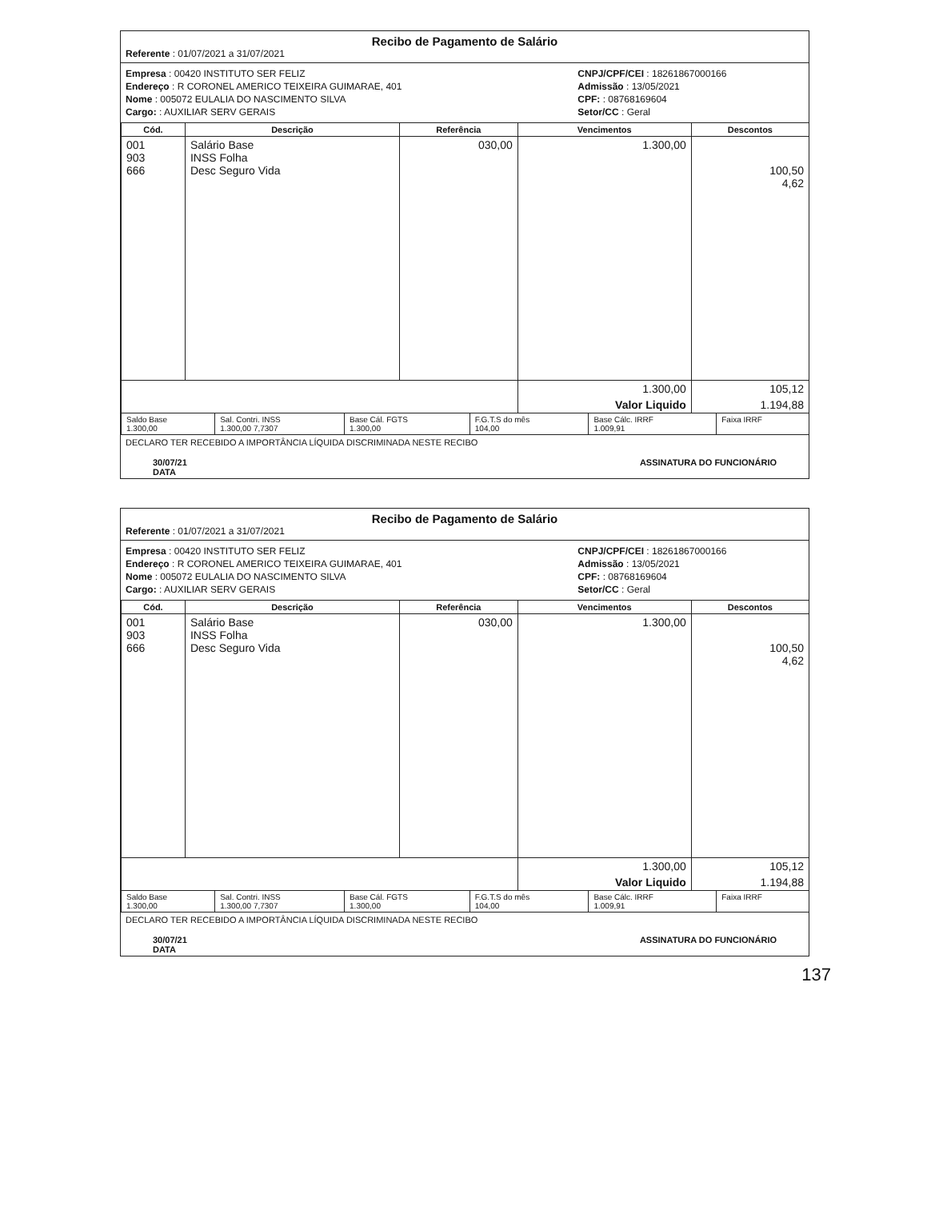Recibo de Pagamento de Salário
Referente : 01/07/2021 a 31/07/2021
Empresa : 00420 INSTITUTO SER FELIZ
Endereço : R CORONEL AMERICO TEIXEIRA GUIMARAE, 401
Nome : 005072 EULALIA DO NASCIMENTO SILVA
Cargo: : AUXILIAR SERV GERAIS
CNPJ/CPF/CEI : 18261867000166
Admissão : 13/05/2021
CPF: : 08768169604
Setor/CC : Geral
| Cód. | Descrição | Referência | Vencimentos | Descontos |
| --- | --- | --- | --- | --- |
| 001 903 666 | Salário Base INSS Folha Desc Seguro Vida | 030,00 | 1.300,00 | 100,50 4,62 |
| | | | 1.300,00 | 105,12 |
| | | | Valor Liquido | 1.194,88 |
| Saldo Base 1.300,00 | Sal. Contri. INSS 1.300,00 7,7307 | Base Cál. FGTS 1.300,00 | F.G.T.S do mês 104,00 | Base Cálc. IRRF 1.009,91 | Faixa IRRF |
DECLARO TER RECEBIDO A IMPORTÂNCIA LÍQUIDA DISCRIMINADA NESTE RECIBO
30/07/21
DATA ASSINATURA DO FUNCIONÁRIO
Recibo de Pagamento de Salário
Referente : 01/07/2021 a 31/07/2021
Empresa : 00420 INSTITUTO SER FELIZ
Endereço : R CORONEL AMERICO TEIXEIRA GUIMARAE, 401
Nome : 005072 EULALIA DO NASCIMENTO SILVA
Cargo: : AUXILIAR SERV GERAIS
CNPJ/CPF/CEI : 18261867000166
Admissão : 13/05/2021
CPF: : 08768169604
Setor/CC : Geral
| Cód. | Descrição | Referência | Vencimentos | Descontos |
| --- | --- | --- | --- | --- |
| 001 903 666 | Salário Base INSS Folha Desc Seguro Vida | 030,00 | 1.300,00 | 100,50 4,62 |
| | | | 1.300,00 | 105,12 |
| | | | Valor Liquido | 1.194,88 |
| Saldo Base 1.300,00 | Sal. Contri. INSS 1.300,00 7,7307 | Base Cál. FGTS 1.300,00 | F.G.T.S do mês 104,00 | Base Cálc. IRRF 1.009,91 | Faixa IRRF |
DECLARO TER RECEBIDO A IMPORTÂNCIA LÍQUIDA DISCRIMINADA NESTE RECIBO
30/07/21
DATA ASSINATURA DO FUNCIONÁRIO
137